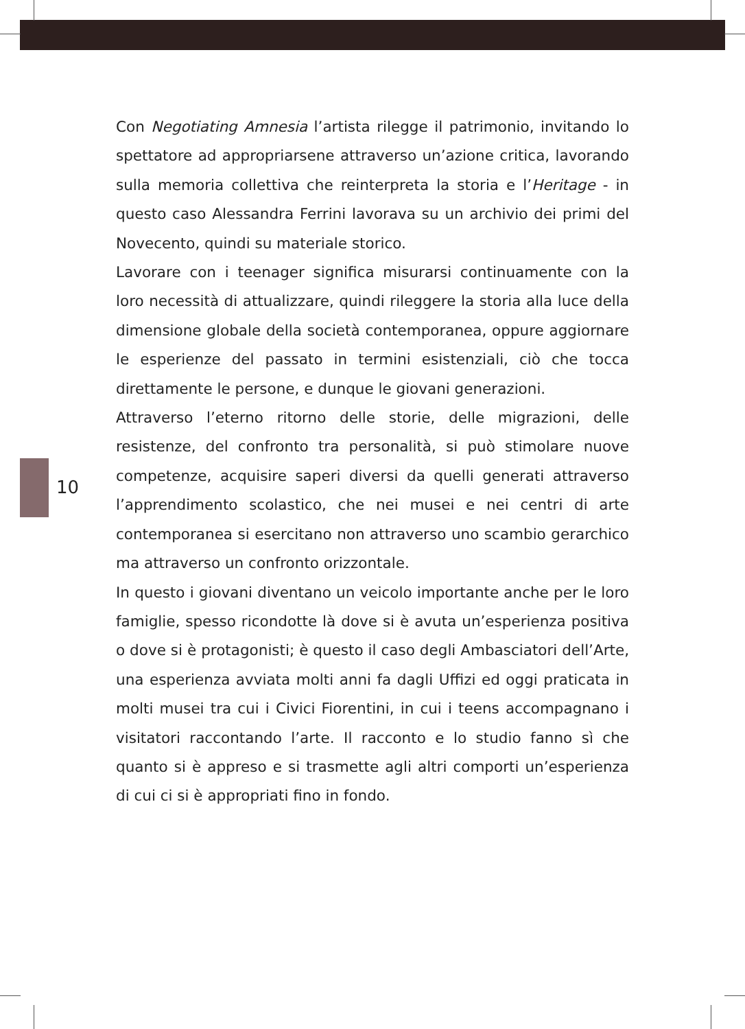10
Con Negotiating Amnesia l’artista rilegge il patrimonio, invitando lo spettatore ad appropriarsene attraverso un’azione critica, lavorando sulla memoria collettiva che reinterpreta la storia e l’Heritage - in questo caso Alessandra Ferrini lavorava su un archivio dei primi del Novecento, quindi su materiale storico.
Lavorare con i teenager significa misurarsi continuamente con la loro necessità di attualizzare, quindi rileggere la storia alla luce della dimensione globale della società contemporanea, oppure aggiornare le esperienze del passato in termini esistenziali, ciò che tocca direttamente le persone, e dunque le giovani generazioni.
Attraverso l’eterno ritorno delle storie, delle migrazioni, delle resistenze, del confronto tra personalità, si può stimolare nuove competenze, acquisire saperi diversi da quelli generati attraverso l’apprendimento scolastico, che nei musei e nei centri di arte contemporanea si esercitano non attraverso uno scambio gerarchico ma attraverso un confronto orizzontale.
In questo i giovani diventano un veicolo importante anche per le loro famiglie, spesso ricondotte là dove si è avuta un’esperienza positiva o dove si è protagonisti; è questo il caso degli Ambasciatori dell’Arte, una esperienza avviata molti anni fa dagli Uffizi ed oggi praticata in molti musei tra cui i Civici Fiorentini, in cui i teens accompagnano i visitatori raccontando l’arte. Il racconto e lo studio fanno sì che quanto si è appreso e si trasmette agli altri comporti un’esperienza di cui ci si è appropriati fino in fondo.